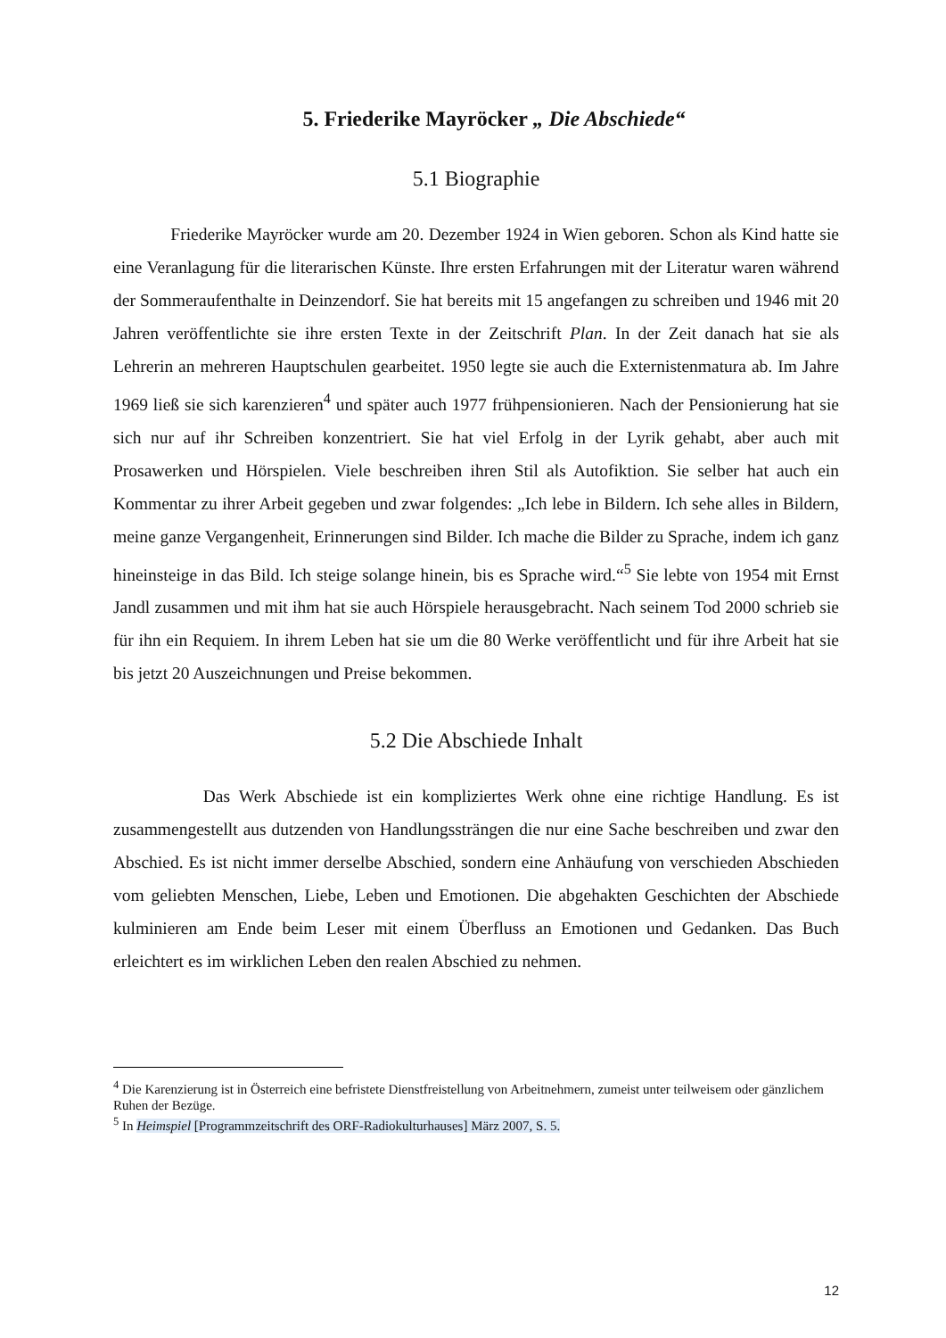5. Friederike Mayröcker „ Die Abschiede“
5.1 Biographie
Friederike Mayröcker wurde am 20. Dezember 1924 in Wien geboren. Schon als Kind hatte sie eine Veranlagung für die literarischen Künste. Ihre ersten Erfahrungen mit der Literatur waren während der Sommeraufenthalte in Deinzendorf. Sie hat bereits mit 15 angefangen zu schreiben und 1946 mit 20 Jahren veröffentlichte sie ihre ersten Texte in der Zeitschrift Plan. In der Zeit danach hat sie als Lehrerin an mehreren Hauptschulen gearbeitet. 1950 legte sie auch die Externistenmatura ab. Im Jahre 1969 ließ sie sich karenzieren<sup>4</sup> und später auch 1977 frühpensionieren. Nach der Pensionierung hat sie sich nur auf ihr Schreiben konzentriert. Sie hat viel Erfolg in der Lyrik gehabt, aber auch mit Prosawerken und Hörspielen. Viele beschreiben ihren Stil als Autofiktion. Sie selber hat auch ein Kommentar zu ihrer Arbeit gegeben und zwar folgendes: „Ich lebe in Bildern. Ich sehe alles in Bildern, meine ganze Vergangenheit, Erinnerungen sind Bilder. Ich mache die Bilder zu Sprache, indem ich ganz hineinsteige in das Bild. Ich steige solange hinein, bis es Sprache wird.“<sup>5</sup> Sie lebte von 1954 mit Ernst Jandl zusammen und mit ihm hat sie auch Hörspiele herausgebracht. Nach seinem Tod 2000 schrieb sie für ihn ein Requiem. In ihrem Leben hat sie um die 80 Werke veröffentlicht und für ihre Arbeit hat sie bis jetzt 20 Auszeichnungen und Preise bekommen.
5.2 Die Abschiede Inhalt
Das Werk Abschiede ist ein kompliziertes Werk ohne eine richtige Handlung. Es ist zusammengestellt aus dutzenden von Handlungssträngen die nur eine Sache beschreiben und zwar den Abschied. Es ist nicht immer derselbe Abschied, sondern eine Anhäufung von verschieden Abschieden vom geliebten Menschen, Liebe, Leben und Emotionen. Die abgehakten Geschichten der Abschiede kulminieren am Ende beim Leser mit einem Überfluss an Emotionen und Gedanken. Das Buch erleichtert es im wirklichen Leben den realen Abschied zu nehmen.
<sup>4</sup> Die Karenzierung ist in Österreich eine befristete Dienstfreistellung von Arbeitnehmern, zumeist unter teilweisem oder gänzlichem Ruhen der Bezüge.
<sup>5</sup> In Heimspiel [Programmzeitschrift des ORF-Radiokulturhauses] März 2007, S. 5.
12